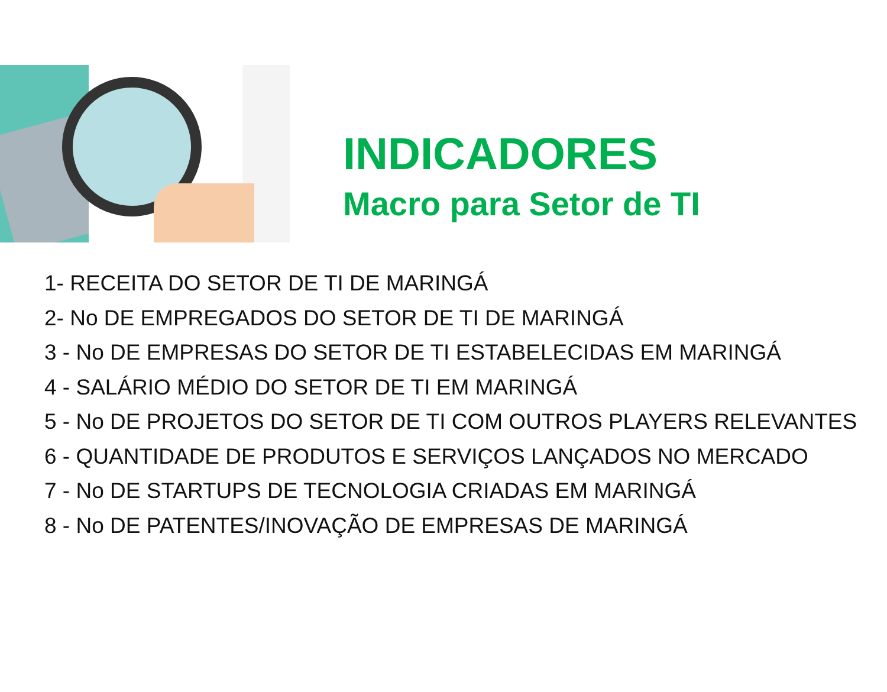INDICADORES
Macro para Setor de TI
1- RECEITA DO SETOR DE TI DE MARINGÁ
2- No DE EMPREGADOS DO SETOR DE TI DE MARINGÁ
3 - No DE EMPRESAS DO SETOR DE TI ESTABELECIDAS EM MARINGÁ
4 - SALÁRIO MÉDIO DO SETOR DE TI EM MARINGÁ
5 - No DE PROJETOS DO SETOR DE TI COM OUTROS PLAYERS RELEVANTES
6 - QUANTIDADE DE PRODUTOS E SERVIÇOS LANÇADOS NO MERCADO
7 - No DE STARTUPS DE TECNOLOGIA CRIADAS EM MARINGÁ
8 - No DE PATENTES/INOVAÇÃO DE EMPRESAS DE MARINGÁ